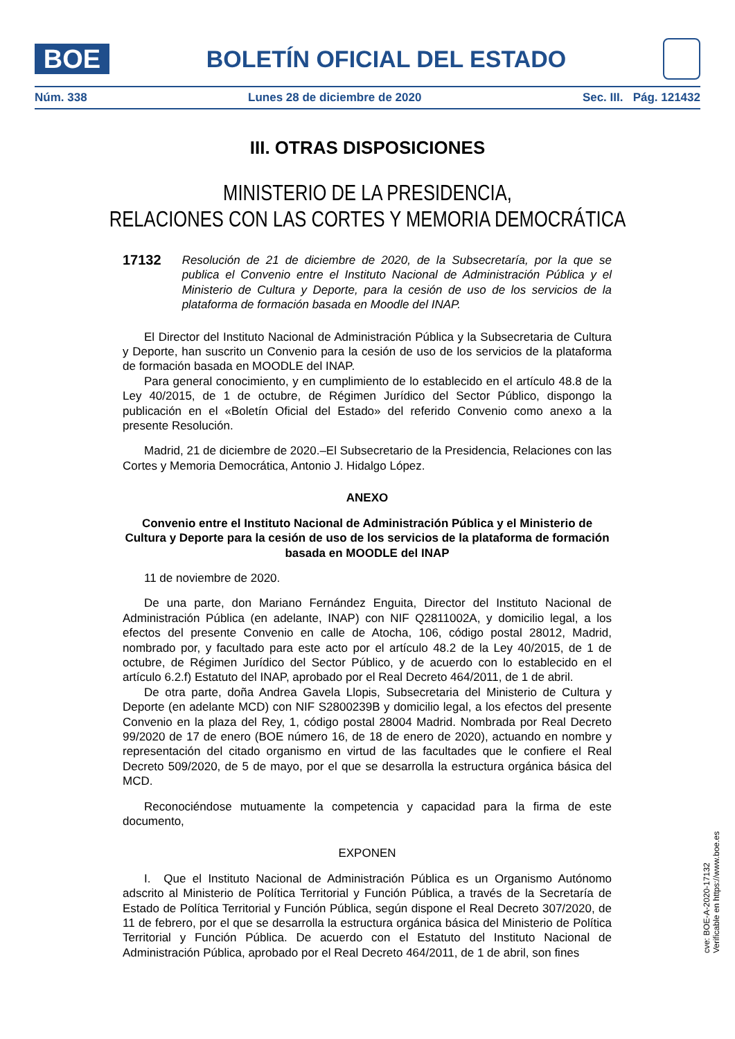BOE
BOLETÍN OFICIAL DEL ESTADO
Núm. 338 Lunes 28 de diciembre de 2020 Sec. III. Pág. 121432
III. OTRAS DISPOSICIONES
MINISTERIO DE LA PRESIDENCIA,
RELACIONES CON LAS CORTES Y MEMORIA DEMOCRÁTICA
17132 Resolución de 21 de diciembre de 2020, de la Subsecretaría, por la que se publica el Convenio entre el Instituto Nacional de Administración Pública y el Ministerio de Cultura y Deporte, para la cesión de uso de los servicios de la plataforma de formación basada en Moodle del INAP.
El Director del Instituto Nacional de Administración Pública y la Subsecretaria de Cultura y Deporte, han suscrito un Convenio para la cesión de uso de los servicios de la plataforma de formación basada en MOODLE del INAP.
Para general conocimiento, y en cumplimiento de lo establecido en el artículo 48.8 de la Ley 40/2015, de 1 de octubre, de Régimen Jurídico del Sector Público, dispongo la publicación en el «Boletín Oficial del Estado» del referido Convenio como anexo a la presente Resolución.
Madrid, 21 de diciembre de 2020.–El Subsecretario de la Presidencia, Relaciones con las Cortes y Memoria Democrática, Antonio J. Hidalgo López.
ANEXO
Convenio entre el Instituto Nacional de Administración Pública y el Ministerio de Cultura y Deporte para la cesión de uso de los servicios de la plataforma de formación basada en MOODLE del INAP
11 de noviembre de 2020.
De una parte, don Mariano Fernández Enguita, Director del Instituto Nacional de Administración Pública (en adelante, INAP) con NIF Q2811002A, y domicilio legal, a los efectos del presente Convenio en calle de Atocha, 106, código postal 28012, Madrid, nombrado por, y facultado para este acto por el artículo 48.2 de la Ley 40/2015, de 1 de octubre, de Régimen Jurídico del Sector Público, y de acuerdo con lo establecido en el artículo 6.2.f) Estatuto del INAP, aprobado por el Real Decreto 464/2011, de 1 de abril.
De otra parte, doña Andrea Gavela Llopis, Subsecretaria del Ministerio de Cultura y Deporte (en adelante MCD) con NIF S2800239B y domicilio legal, a los efectos del presente Convenio en la plaza del Rey, 1, código postal 28004 Madrid. Nombrada por Real Decreto 99/2020 de 17 de enero (BOE número 16, de 18 de enero de 2020), actuando en nombre y representación del citado organismo en virtud de las facultades que le confiere el Real Decreto 509/2020, de 5 de mayo, por el que se desarrolla la estructura orgánica básica del MCD.
Reconociéndose mutuamente la competencia y capacidad para la firma de este documento,
EXPONEN
I. Que el Instituto Nacional de Administración Pública es un Organismo Autónomo adscrito al Ministerio de Política Territorial y Función Pública, a través de la Secretaría de Estado de Política Territorial y Función Pública, según dispone el Real Decreto 307/2020, de 11 de febrero, por el que se desarrolla la estructura orgánica básica del Ministerio de Política Territorial y Función Pública. De acuerdo con el Estatuto del Instituto Nacional de Administración Pública, aprobado por el Real Decreto 464/2011, de 1 de abril, son fines
cve: BOE-A-2020-17132
Verificable en https://www.boe.es